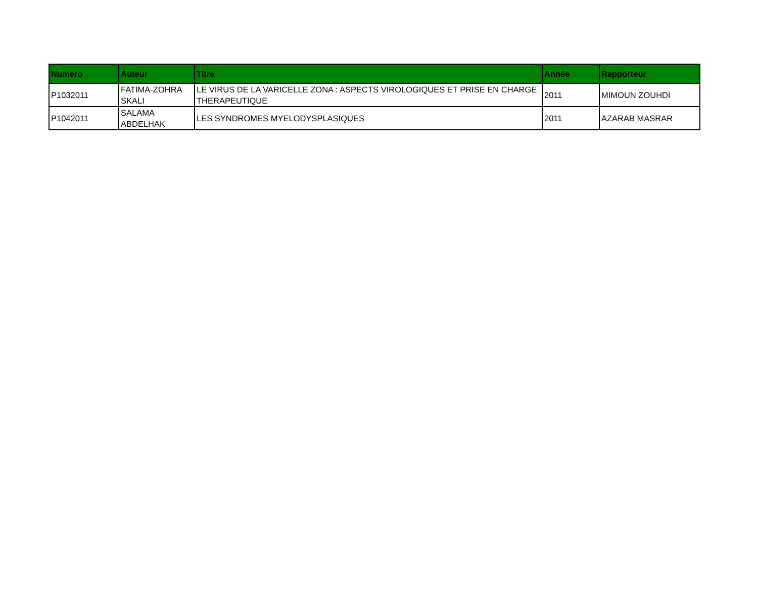| Numero | Auteur | Titre | Année | Rapporteur |
| --- | --- | --- | --- | --- |
| P1032011 | FATIMA-ZOHRA SKALI | LE VIRUS DE LA VARICELLE ZONA : ASPECTS VIROLOGIQUES ET PRISE EN CHARGE THERAPEUTIQUE | 2011 | MIMOUN ZOUHDI |
| P1042011 | SALAMA ABDELHAK | LES SYNDROMES MYELODYSPLASIQUES | 2011 | AZARAB MASRAR |